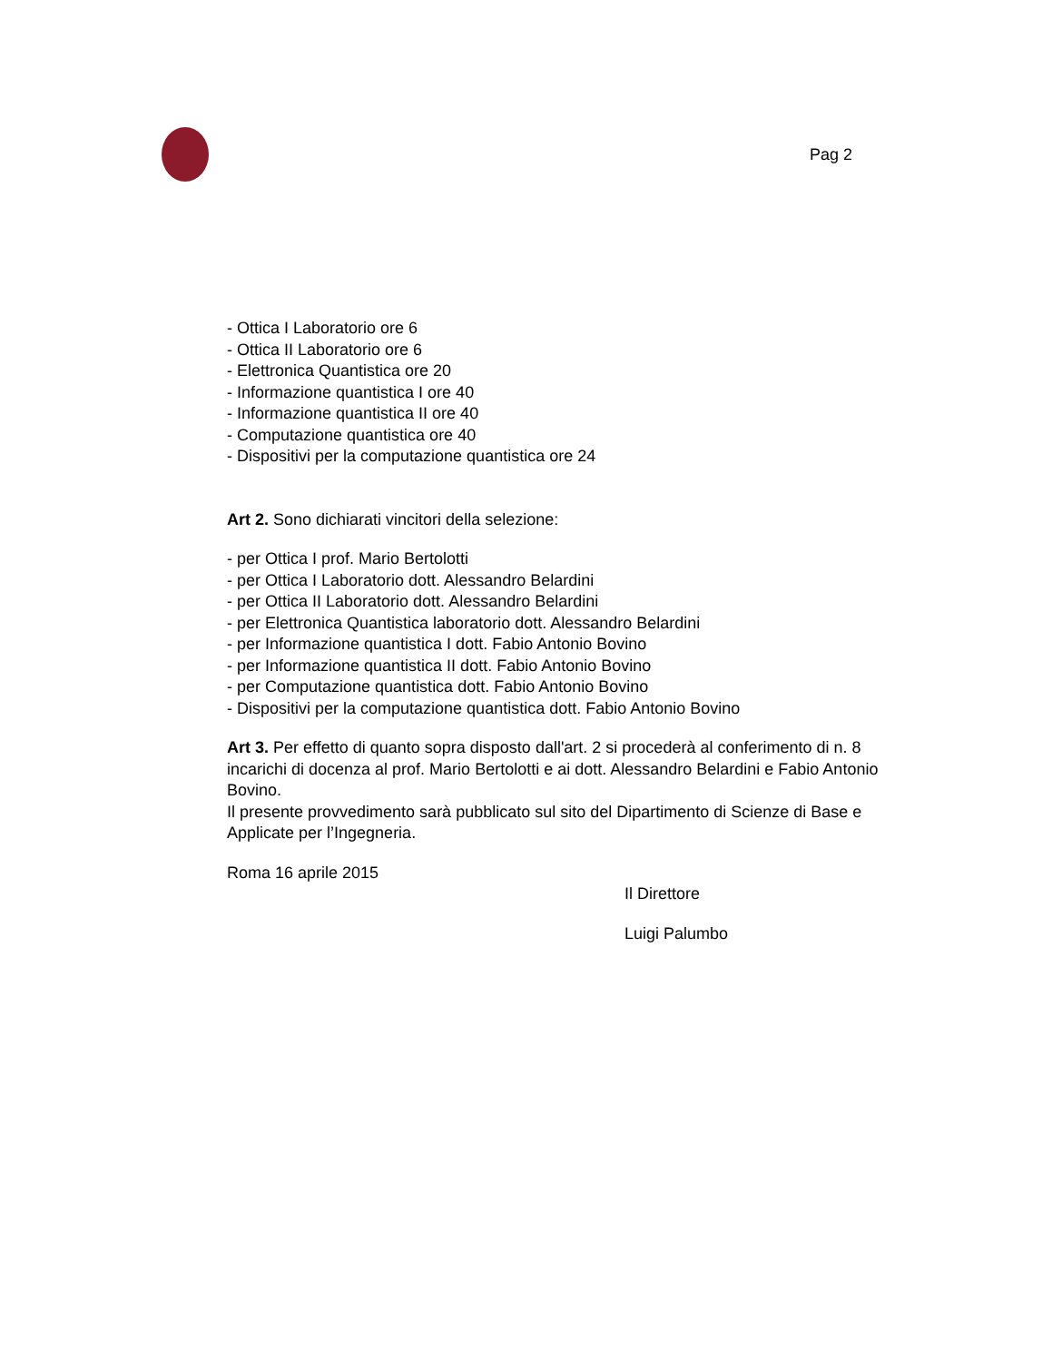Pag 2
- Ottica I Laboratorio ore 6
- Ottica II Laboratorio ore 6
- Elettronica Quantistica ore 20
- Informazione quantistica I ore 40
- Informazione quantistica II ore 40
- Computazione quantistica ore 40
- Dispositivi per la computazione quantistica ore 24
Art 2. Sono dichiarati vincitori della selezione:
- per Ottica I prof. Mario Bertolotti
- per Ottica I Laboratorio dott. Alessandro Belardini
- per Ottica II Laboratorio dott. Alessandro Belardini
- per Elettronica Quantistica laboratorio dott. Alessandro Belardini
- per Informazione quantistica I dott. Fabio Antonio Bovino
- per Informazione quantistica II dott. Fabio Antonio Bovino
- per Computazione quantistica dott. Fabio Antonio Bovino
- Dispositivi per la computazione quantistica dott. Fabio Antonio Bovino
Art 3. Per effetto di quanto sopra disposto dall'art. 2 si procederà al conferimento di n. 8 incarichi di docenza al prof. Mario Bertolotti e ai dott. Alessandro Belardini e Fabio Antonio Bovino.
Il presente provvedimento sarà pubblicato sul sito del Dipartimento di Scienze di Base e Applicate per l’Ingegneria.
Roma 16 aprile 2015
Il Direttore
Luigi Palumbo